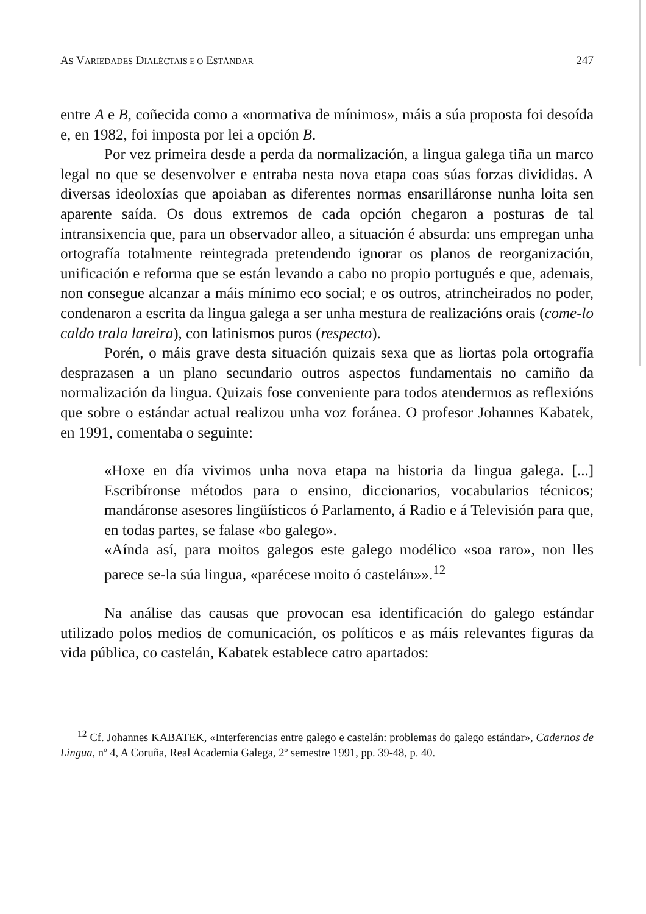AS VARIEDADES DIALÉCTAIS E O ESTÁNDAR 247
entre A e B, coñecida como a «normativa de mínimos», máis a súa proposta foi desoída e, en 1982, foi imposta por lei a opción B.
Por vez primeira desde a perda da normalización, a lingua galega tiña un marco legal no que se desenvolver e entraba nesta nova etapa coas súas forzas divididas. A diversas ideoloxías que apoiaban as diferentes normas ensarilláronse nunha loita sen aparente saída. Os dous extremos de cada opción chegaron a posturas de tal intransixencia que, para un observador alleo, a situación é absurda: uns empregan unha ortografía totalmente reintegrada pretendendo ignorar os planos de reorganización, unificación e reforma que se están levando a cabo no propio portugués e que, ademais, non consegue alcanzar a máis mínimo eco social; e os outros, atrincheirados no poder, condenaron a escrita da lingua galega a ser unha mestura de realizacións orais (come-lo caldo trala lareira), con latinismos puros (respecto).
Porén, o máis grave desta situación quizais sexa que as liortas pola ortografía desprazasen a un plano secundario outros aspectos fundamentais no camiño da normalización da lingua. Quizais fose conveniente para todos atendermos as reflexións que sobre o estándar actual realizou unha voz foránea. O profesor Johannes Kabatek, en 1991, comentaba o seguinte:
«Hoxe en día vivimos unha nova etapa na historia da lingua galega. [...] Escribíronse métodos para o ensino, diccionarios, vocabularios técnicos; mandáronse asesores lingüísticos ó Parlamento, á Radio e á Televisión para que, en todas partes, se falase «bo galego».
«Aínda así, para moitos galegos este galego modélico «soa raro», non lles parece se-la súa lingua, «parécese moito ó castelán»».<sup>12</sup>
Na análise das causas que provocan esa identificación do galego estándar utilizado polos medios de comunicación, os políticos e as máis relevantes figuras da vida pública, co castelán, Kabatek establece catro apartados:
<sup>12</sup> Cf. Johannes KABATEK, «Interferencias entre galego e castelán: problemas do galego estándar», Cadernos de Lingua, nº 4, A Coruña, Real Academia Galega, 2º semestre 1991, pp. 39-48, p. 40.